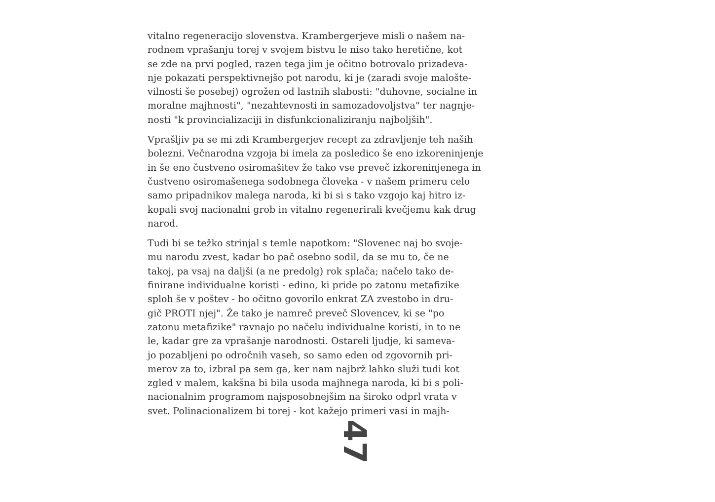vitalno regeneracijo slovenstva. Krambergerjeve misli o našem na-
rodnem vprašanju torej v svojem bistvu le niso tako heretične, kot
se zde na prvi pogled, razen tega jim je očitno botrovalo prizadeva-
nje pokazati perspektivnejšo pot narodu, ki je (zaradi svoje malošte-
vilnosti še posebej) ogrožen od lastnih slabosti: "duhovne, socialne in
moralne majhnosti", "nezahtevnosti in samozadovoljstva" ter nagnje-
nosti "k provincializaciji in disfunkcionaliziranju najboljših".
Vprašljiv pa se mi zdi Krambergerjev recept za zdravljenje teh naših
bolezni. Večnarodna vzgoja bi imela za posledico še eno izkoreninjenje
in še eno čustveno osiromašitev že tako vse preveč izkoreninjenega in
čustveno osiromašenega sodobnega človeka - v našem primeru celo
samo pripadnikov malega naroda, ki bi si s tako vzgojo kaj hitro iz-
kopali svoj nacionalni grob in vitalno regenerirali kvečjemu kak drug
narod.
Tudi bi se težko strinjal s temle napotkom: "Slovenec naj bo svoje-
mu narodu zvest, kadar bo pač osebno sodil, da se mu to, če ne
takoj, pa vsaj na daljši (a ne predolg) rok splača; načelo tako de-
finirane individualne koristi - edino, ki pride po zatonu metafizike
sploh še v poštev - bo očitno govorilo enkrat ZA zvestobo in dru-
gič PROTI njej". Že tako je namreč preveč Slovencev, ki se "po
zatonu metafizike" ravnajo po načelu individualne koristi, in to ne
le, kadar gre za vprašanje narodnosti. Ostareli ljudje, ki sameva-
jo pozabljeni po odročnih vaseh, so samo eden od zgovornih pri-
merov za to, izbral pa sem ga, ker nam najbrž lahko služi tudi kot
zgled v malem, kakšna bi bila usoda majhnega naroda, ki bi s poli-
nacionalnim programom najsposobnejšim na široko odprl vrata v
svet. Polinacionalizem bi torej - kot kažejo primeri vasi in majh-
47